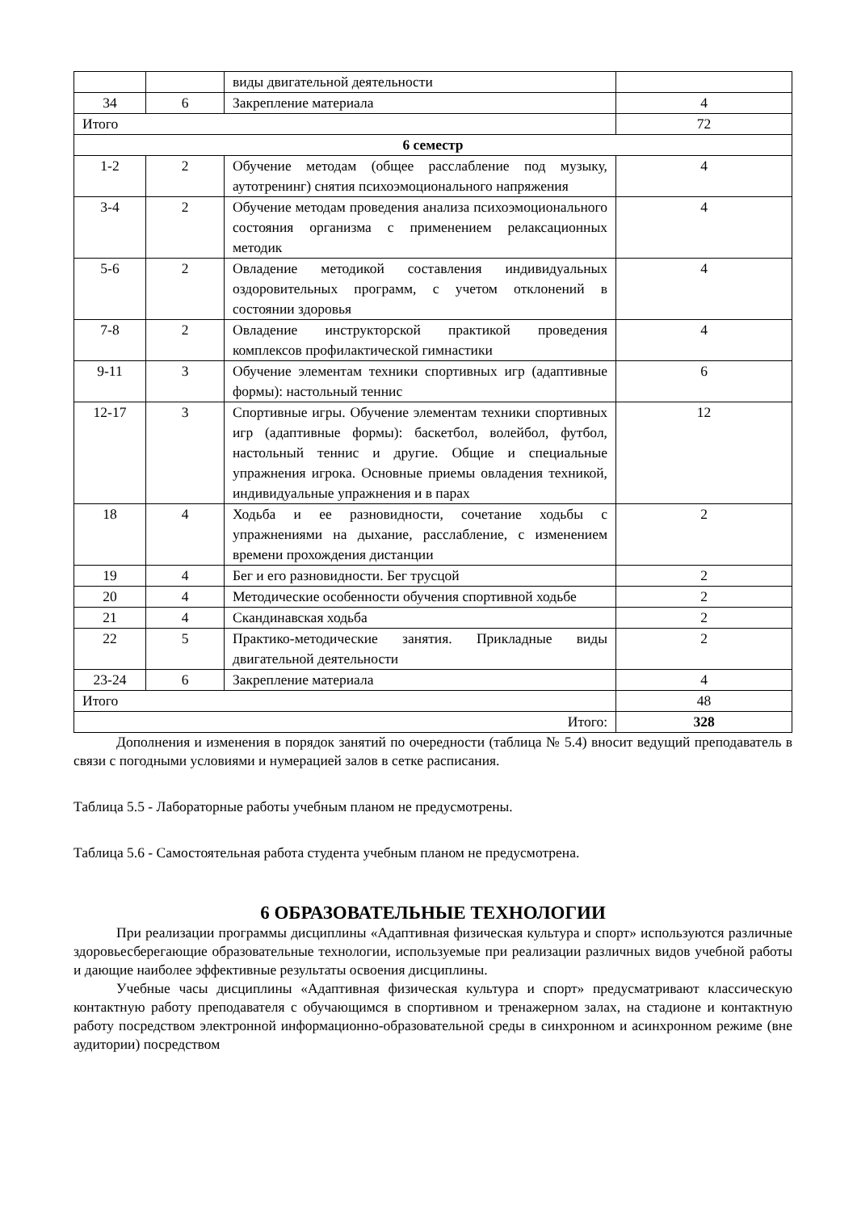| | | виды двигательной деятельности | |
| 34 | 6 | Закрепление материала | 4 |
| Итого | | | 72 |
| 6 семестр | | | |
| 1-2 | 2 | Обучение методам (общее расслабление под музыку, аутотренинг) снятия психоэмоционального напряжения | 4 |
| 3-4 | 2 | Обучение методам проведения анализа психоэмоционального состояния организма с применением релаксационных методик | 4 |
| 5-6 | 2 | Овладение методикой составления индивидуальных оздоровительных программ, с учетом отклонений в состоянии здоровья | 4 |
| 7-8 | 2 | Овладение инструкторской практикой проведения комплексов профилактической гимнастики | 4 |
| 9-11 | 3 | Обучение элементам техники спортивных игр (адаптивные формы): настольный теннис | 6 |
| 12-17 | 3 | Спортивные игры. Обучение элементам техники спортивных игр (адаптивные формы): баскетбол, волейбол, футбол, настольный теннис и другие. Общие и специальные упражнения игрока. Основные приемы овладения техникой, индивидуальные упражнения и в парах | 12 |
| 18 | 4 | Ходьба и ее разновидности, сочетание ходьбы с упражнениями на дыхание, расслабление, с изменением времени прохождения дистанции | 2 |
| 19 | 4 | Бег и его разновидности. Бег трусцой | 2 |
| 20 | 4 | Методические особенности обучения спортивной ходьбе | 2 |
| 21 | 4 | Скандинавская ходьба | 2 |
| 22 | 5 | Практико-методические занятия. Прикладные виды двигательной деятельности | 2 |
| 23-24 | 6 | Закрепление материала | 4 |
| Итого | | | 48 |
| Итого: | | | 328 |
Дополнения и изменения в порядок занятий по очередности (таблица № 5.4) вносит ведущий преподаватель в связи с погодными условиями и нумерацией залов в сетке расписания.
Таблица 5.5 - Лабораторные работы учебным планом не предусмотрены.
Таблица 5.6 - Самостоятельная работа студента учебным планом не предусмотрена.
6 ОБРАЗОВАТЕЛЬНЫЕ ТЕХНОЛОГИИ
При реализации программы дисциплины «Адаптивная физическая культура и спорт» используются различные здоровьесберегающие образовательные технологии, используемые при реализации различных видов учебной работы и дающие наиболее эффективные результаты освоения дисциплины.
Учебные часы дисциплины «Адаптивная физическая культура и спорт» предусматривают классическую контактную работу преподавателя с обучающимся в спортивном и тренажерном залах, на стадионе и контактную работу посредством электронной информационно-образовательной среды в синхронном и асинхронном режиме (вне аудитории) посредством